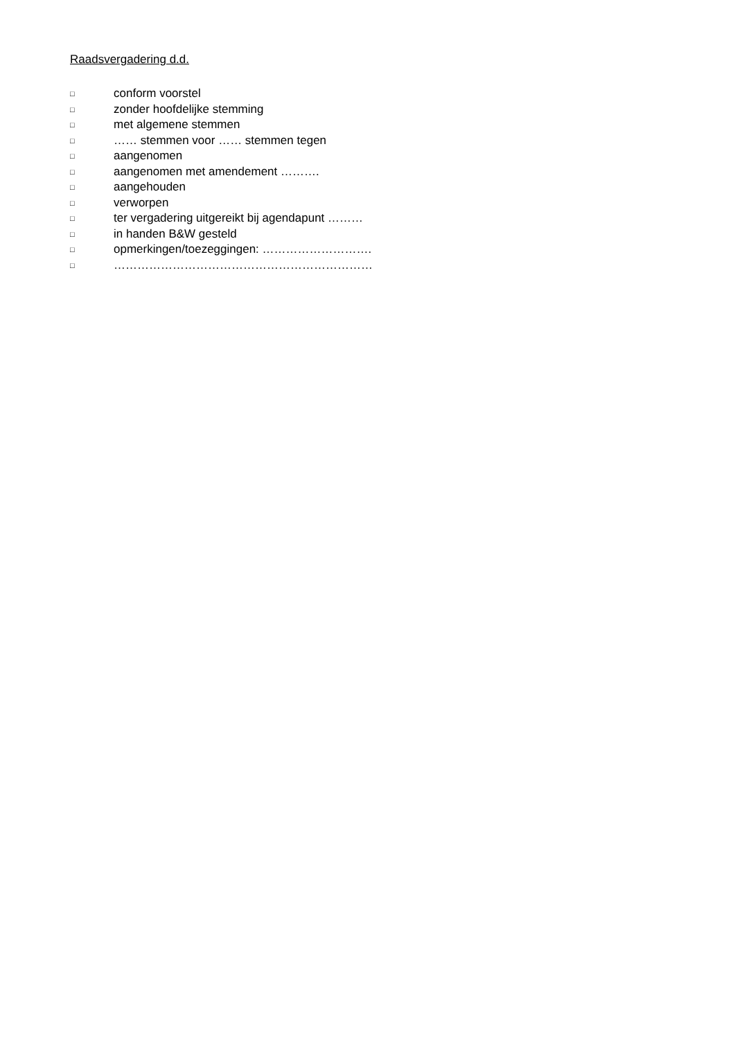Raadsvergadering d.d.
□ conform voorstel
□ zonder hoofdelijke stemming
□ met algemene stemmen
□ …… stemmen voor …… stemmen tegen
□ aangenomen
□ aangenomen met amendement ……….
□ aangehouden
□ verworpen
□ ter vergadering uitgereikt bij agendapunt ………
□ in handen B&W gesteld
□ opmerkingen/toezeggingen: ……………………….
□ …………………………………………………………